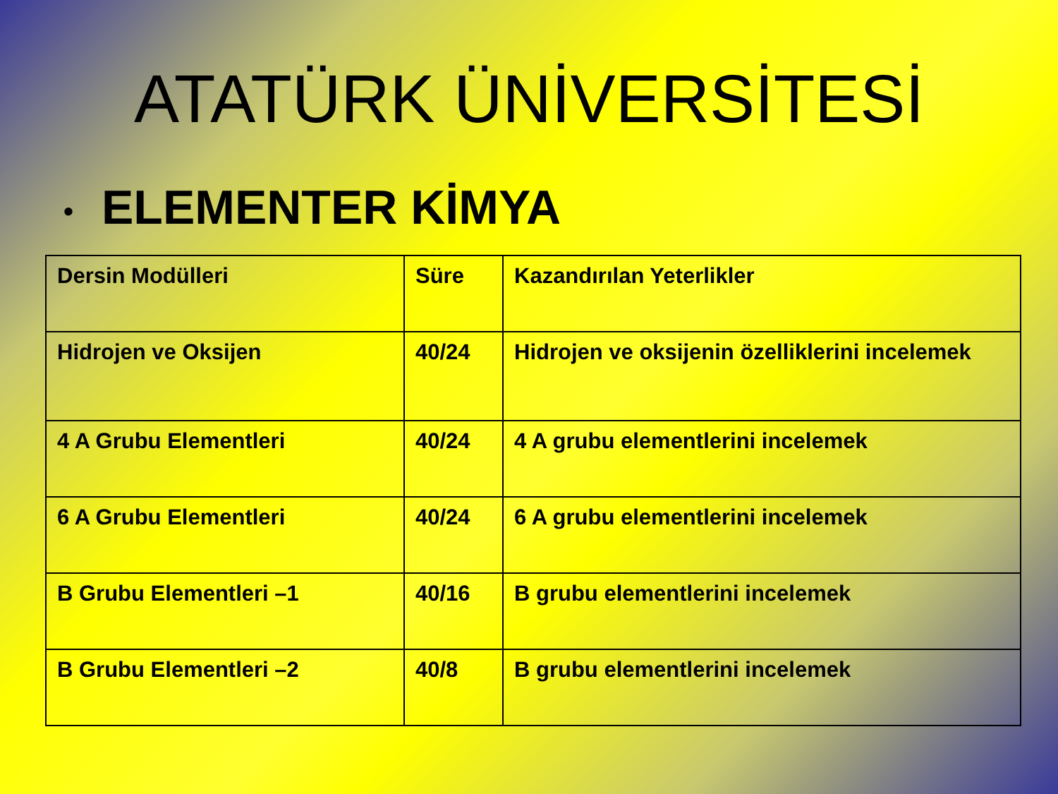ATATÜRK ÜNİVERSİTESİ
• ELEMENTER KİMYA
| Dersin Modülleri | Süre | Kazandırılan Yeterlikler |
| --- | --- | --- |
| Hidrojen ve Oksijen | 40/24 | Hidrojen ve oksijenin özelliklerini incelemek |
| 4 A Grubu Elementleri | 40/24 | 4 A grubu elementlerini incelemek |
| 6 A Grubu Elementleri | 40/24 | 6 A grubu elementlerini incelemek |
| B Grubu Elementleri –1 | 40/16 | B grubu elementlerini incelemek |
| B Grubu Elementleri –2 | 40/8 | B grubu elementlerini incelemek |